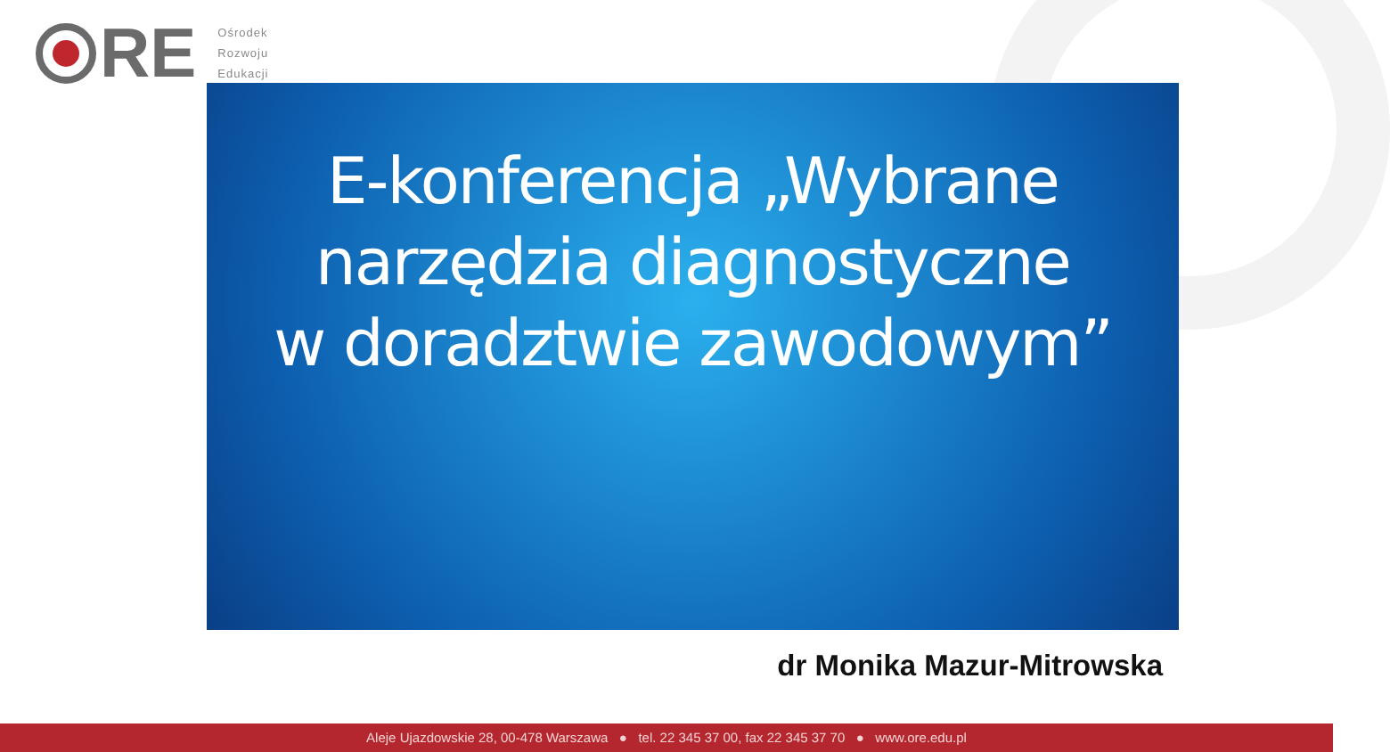RE
Ośrodek
Rozwoju
Edukacji
E-konferencja „Wybrane
narzędzia diagnostyczne
w doradztwie zawodowym”
dr Monika Mazur-Mitrowska
Aleje Ujazdowskie 28, 00-478 Warszawa ● tel. 22 345 37 00, fax 22 345 37 70 ● www.ore.edu.pl